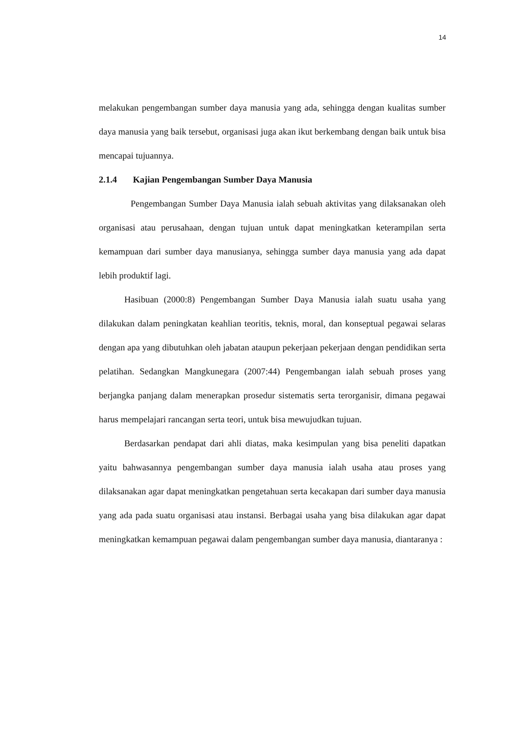14
melakukan pengembangan sumber daya manusia yang ada, sehingga dengan kualitas sumber daya manusia yang baik tersebut, organisasi juga akan ikut berkembang dengan baik untuk bisa mencapai tujuannya.
2.1.4 Kajian Pengembangan Sumber Daya Manusia
Pengembangan Sumber Daya Manusia ialah sebuah aktivitas yang dilaksanakan oleh organisasi atau perusahaan, dengan tujuan untuk dapat meningkatkan keterampilan serta kemampuan dari sumber daya manusianya, sehingga sumber daya manusia yang ada dapat lebih produktif lagi.
Hasibuan (2000:8) Pengembangan Sumber Daya Manusia ialah suatu usaha yang dilakukan dalam peningkatan keahlian teoritis, teknis, moral, dan konseptual pegawai selaras dengan apa yang dibutuhkan oleh jabatan ataupun pekerjaan pekerjaan dengan pendidikan serta pelatihan. Sedangkan Mangkunegara (2007:44) Pengembangan ialah sebuah proses yang berjangka panjang dalam menerapkan prosedur sistematis serta terorganisir, dimana pegawai harus mempelajari rancangan serta teori, untuk bisa mewujudkan tujuan.
Berdasarkan pendapat dari ahli diatas, maka kesimpulan yang bisa peneliti dapatkan yaitu bahwasannya pengembangan sumber daya manusia ialah usaha atau proses yang dilaksanakan agar dapat meningkatkan pengetahuan serta kecakapan dari sumber daya manusia yang ada pada suatu organisasi atau instansi. Berbagai usaha yang bisa dilakukan agar dapat meningkatkan kemampuan pegawai dalam pengembangan sumber daya manusia, diantaranya :